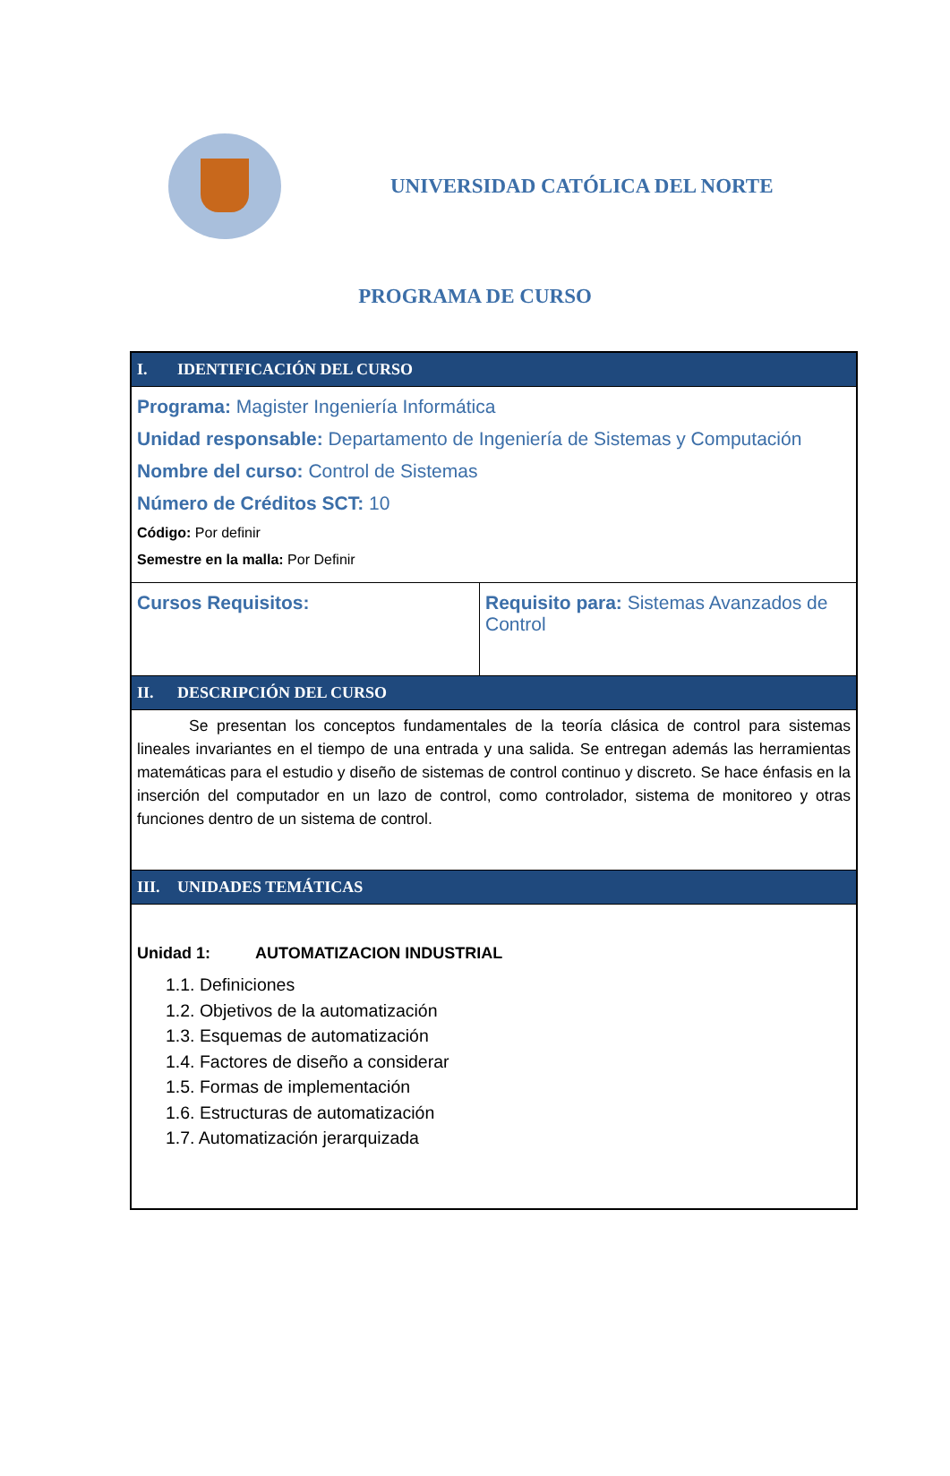UNIVERSIDAD CATÓLICA DEL NORTE
PROGRAMA DE CURSO
| I. IDENTIFICACIÓN DEL CURSO | |
| Programa: Magister Ingeniería Informática Unidad responsable: Departamento de Ingeniería de Sistemas y Computación Nombre del curso: Control de Sistemas Número de Créditos SCT: 10 Código: Por definir Semestre en la malla: Por Definir | |
| Cursos Requisitos: | Requisito para: Sistemas Avanzados de Control |
| II. DESCRIPCIÓN DEL CURSO | |
| Se presentan los conceptos fundamentales de la teoría clásica de control para sistemas lineales invariantes en el tiempo de una entrada y una salida. Se entregan además las herramientas matemáticas para el estudio y diseño de sistemas de control continuo y discreto. Se hace énfasis en la inserción del computador en un lazo de control, como controlador, sistema de monitoreo y otras funciones dentro de un sistema de control. | |
| III. UNIDADES TEMÁTICAS | |
| Unidad 1: AUTOMATIZACION INDUSTRIAL 1.1. Definiciones 1.2. Objetivos de la automatización 1.3. Esquemas de automatización 1.4. Factores de diseño a considerar 1.5. Formas de implementación 1.6. Estructuras de automatización 1.7. Automatización jerarquizada | |